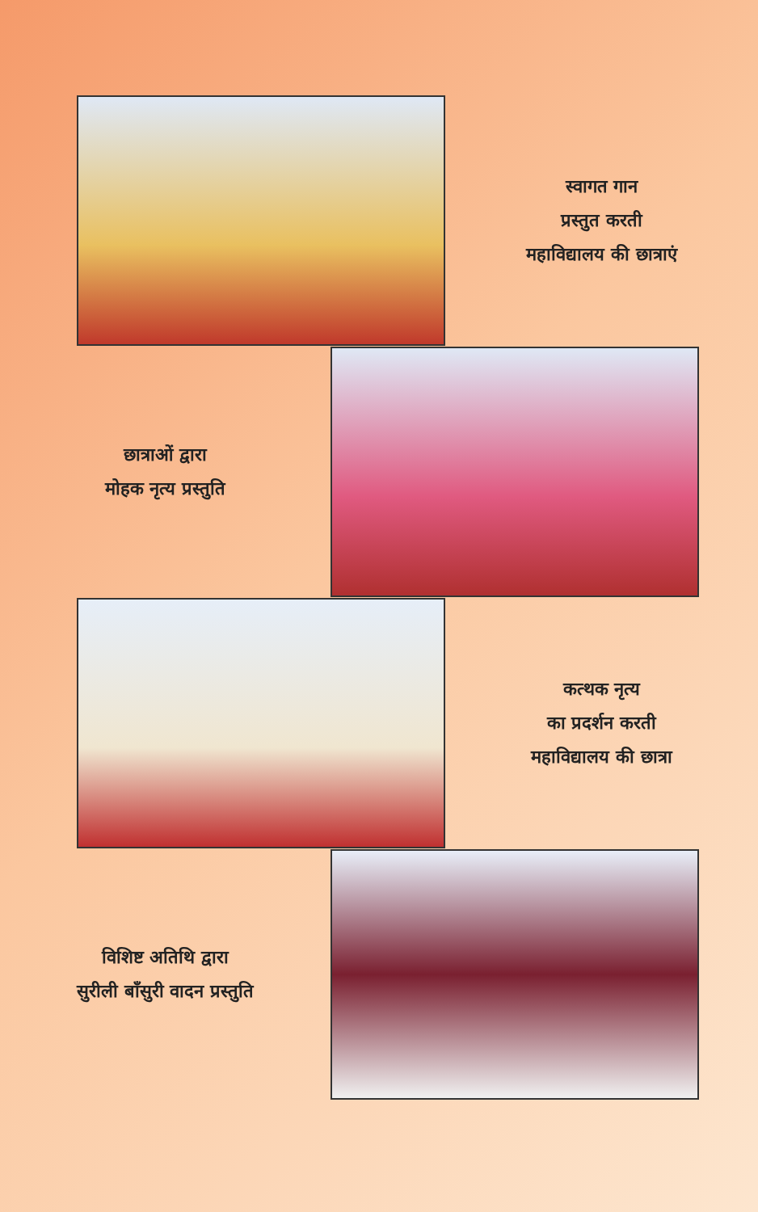स्वागत गान
प्रस्तुत करती
महाविद्यालय की छात्राएं
छात्राओं द्वारा
मोहक नृत्य प्रस्तुति
कत्थक नृत्य
का प्रदर्शन करती
महाविद्यालय की छात्रा
विशिष्ट अतिथि द्वारा
सुरीली बाँसुरी वादन प्रस्तुति